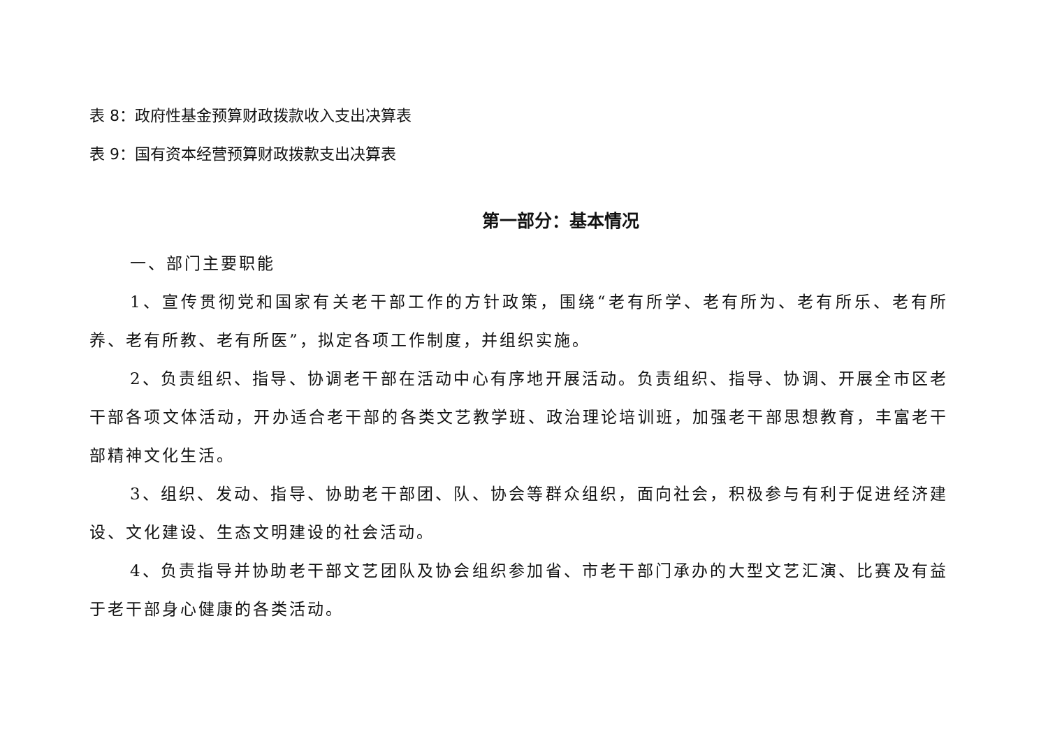表 8：政府性基金预算财政拨款收入支出决算表
表 9：国有资本经营预算财政拨款支出决算表
第一部分：基本情况
一、部门主要职能
1、宣传贯彻党和国家有关老干部工作的方针政策，围绕“老有所学、老有所为、老有所乐、老有所养、老有所教、老有所医”，拟定各项工作制度，并组织实施。
2、负责组织、指导、协调老干部在活动中心有序地开展活动。负责组织、指导、协调、开展全市区老干部各项文体活动，开办适合老干部的各类文艺教学班、政治理论培训班，加强老干部思想教育，丰富老干部精神文化生活。
3、组织、发动、指导、协助老干部团、队、协会等群众组织，面向社会，积极参与有利于促进经济建设、文化建设、生态文明建设的社会活动。
4、负责指导并协助老干部文艺团队及协会组织参加省、市老干部门承办的大型文艺汇演、比赛及有益于老干部身心健康的各类活动。